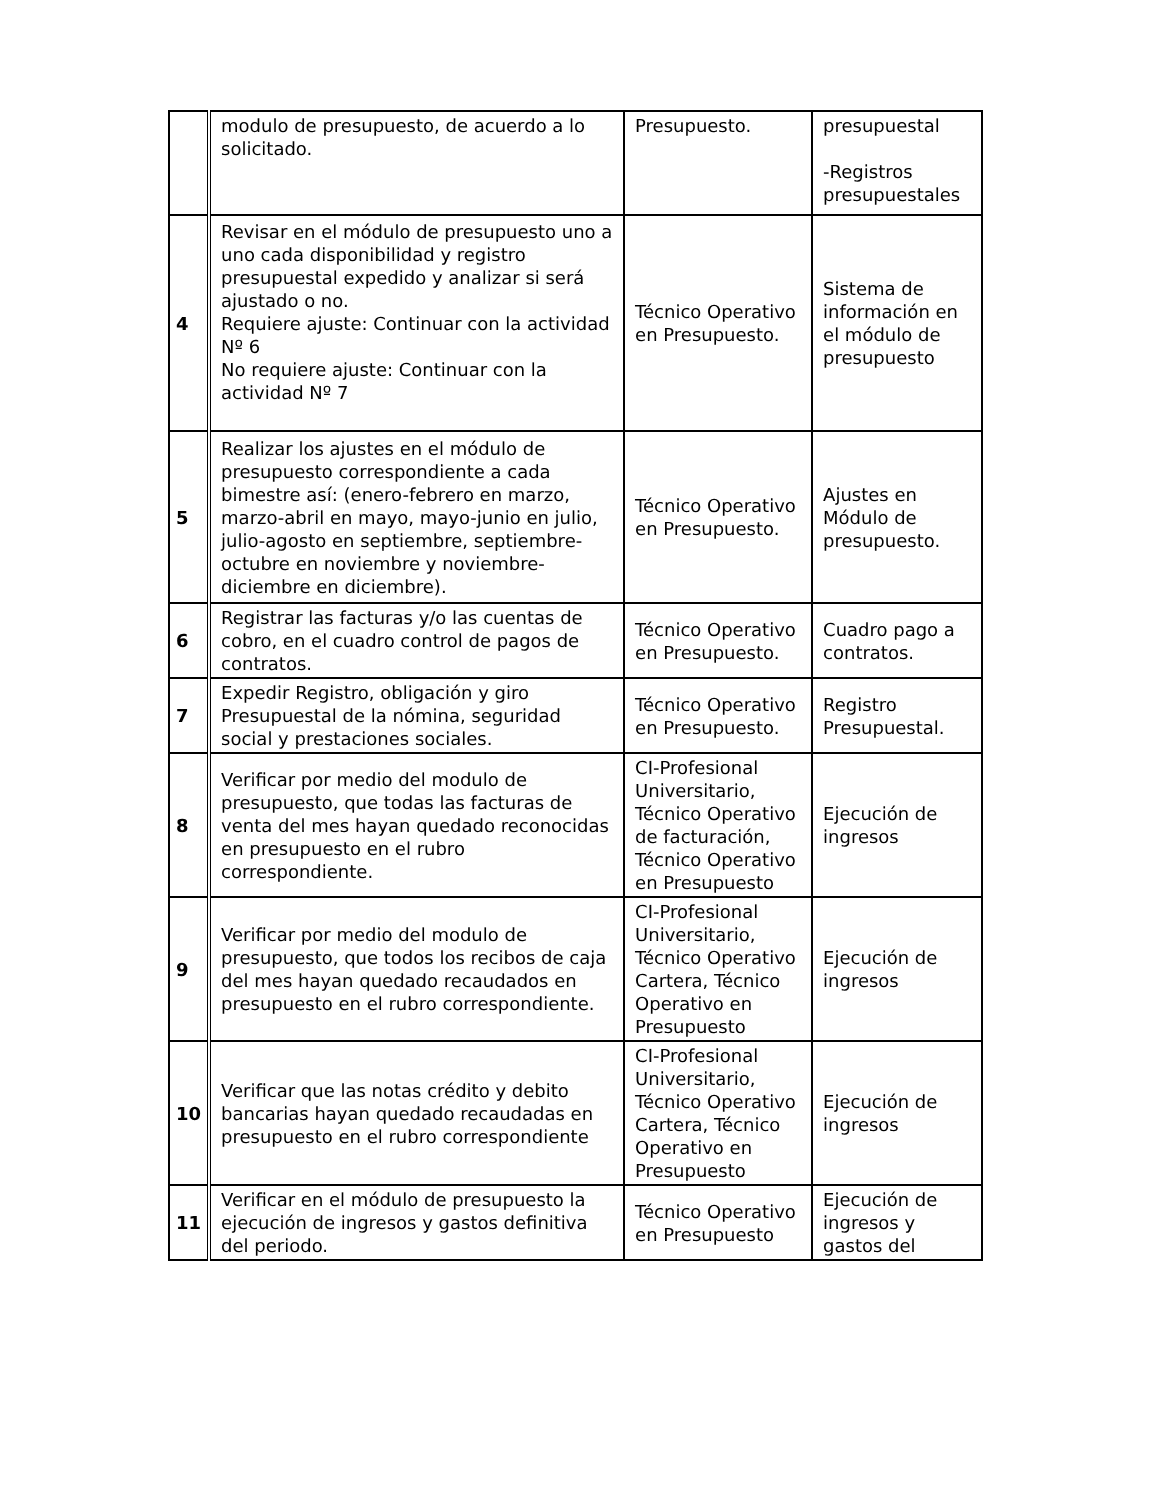| | modulo de presupuesto, de acuerdo a lo solicitado. | Presupuesto. | presupuestal -Registros presupuestales |
| 4 | Revisar en el módulo de presupuesto uno a uno cada disponibilidad y registro presupuestal expedido y analizar si será ajustado o no. Requiere ajuste: Continuar con la actividad Nº 6 No requiere ajuste: Continuar con la actividad Nº 7 | Técnico Operativo en Presupuesto. | Sistema de información en el módulo de presupuesto |
| 5 | Realizar los ajustes en el módulo de presupuesto correspondiente a cada bimestre así: (enero-febrero en marzo, marzo-abril en mayo, mayo-junio en julio, julio-agosto en septiembre, septiembre-octubre en noviembre y noviembre-diciembre en diciembre). | Técnico Operativo en Presupuesto. | Ajustes en Módulo de presupuesto. |
| 6 | Registrar las facturas y/o las cuentas de cobro, en el cuadro control de pagos de contratos. | Técnico Operativo en Presupuesto. | Cuadro pago a contratos. |
| 7 | Expedir Registro, obligación y giro Presupuestal de la nómina, seguridad social y prestaciones sociales. | Técnico Operativo en Presupuesto. | Registro Presupuestal. |
| 8 | Verificar por medio del modulo de presupuesto, que todas las facturas de venta del mes hayan quedado reconocidas en presupuesto en el rubro correspondiente. | CI-Profesional Universitario, Técnico Operativo de facturación, Técnico Operativo en Presupuesto | Ejecución de ingresos |
| 9 | Verificar por medio del modulo de presupuesto, que todos los recibos de caja del mes hayan quedado recaudados en presupuesto en el rubro correspondiente. | CI-Profesional Universitario, Técnico Operativo Cartera, Técnico Operativo en Presupuesto | Ejecución de ingresos |
| 10 | Verificar que las notas crédito y debito bancarias hayan quedado recaudadas en presupuesto en el rubro correspondiente | CI-Profesional Universitario, Técnico Operativo Cartera, Técnico Operativo en Presupuesto | Ejecución de ingresos |
| 11 | Verificar en el módulo de presupuesto la ejecución de ingresos y gastos definitiva del periodo. | Técnico Operativo en Presupuesto | Ejecución de ingresos y gastos del |